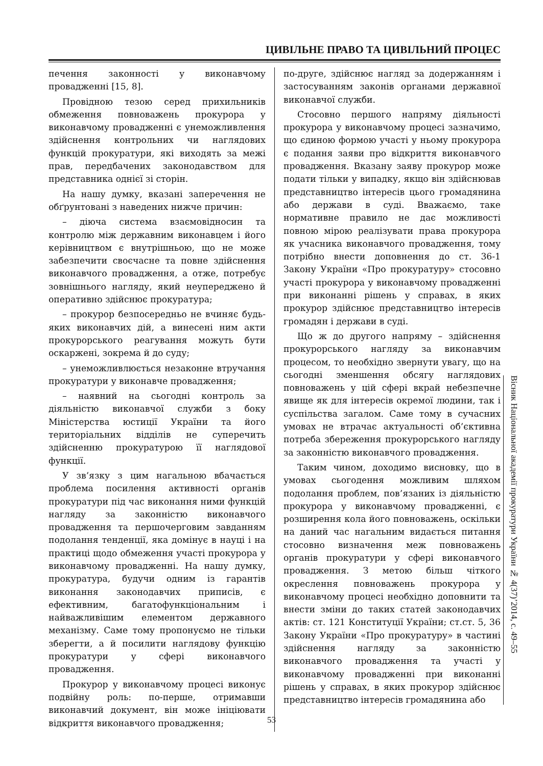ЦИВІЛЬНЕ ПРАВО ТА ЦИВІЛЬНИЙ ПРОЦЕС
печення законності у виконавчому провадженні [15, 8].
Провідною тезою серед прихильників обмеження повноважень прокурора у виконавчому провадженні є унеможливлення здійснення контрольних чи наглядових функцій прокуратури, які виходять за межі прав, передбачених законодавством для представника однієї зі сторін.
На нашу думку, вказані заперечення не обґрунтовані з наведених нижче причин:
– діюча система взаємовідносин та контролю між державним виконавцем і його керівництвом є внутрішньою, що не може забезпечити своєчасне та повне здійснення виконавчого провадження, а отже, потребує зовнішнього нагляду, який неупереджено й оперативно здійснює прокуратура;
– прокурор безпосередньо не вчиняє будь-яких виконавчих дій, а винесені ним акти прокурорського реагування можуть бути оскаржені, зокрема й до суду;
– унеможливлюється незаконне втручання прокуратури у виконавче провадження;
– наявний на сьогодні контроль за діяльністю виконавчої служби з боку Міністерства юстиції України та його територіальних відділів не суперечить здійсненню прокуратурою її наглядової функції.
У зв’язку з цим нагальною вбачається проблема посилення активності органів прокуратури під час виконання ними функцій нагляду за законністю виконавчого провадження та першочерговим завданням подолання тенденції, яка домінує в науці і на практиці щодо обмеження участі прокурора у виконавчому провадженні. На нашу думку, прокуратура, будучи одним із гарантів виконання законодавчих приписів, є ефективним, багатофункціональним і найважливішим елементом державного механізму. Саме тому пропонуємо не тільки зберегти, а й посилити наглядову функцію прокуратури у сфері виконавчого провадження.
Прокурор у виконавчому процесі виконує подвійну роль: по-перше, отримавши виконавчий документ, він може ініціювати відкриття виконавчого провадження;
по-друге, здійснює нагляд за додержанням і застосуванням законів органами державної виконавчої служби.
Стосовно першого напряму діяльності прокурора у виконавчому процесі зазначимо, що єдиною формою участі у ньому прокурора є подання заяви про відкриття виконавчого провадження. Вказану заяву прокурор може подати тільки у випадку, якщо він здійснював представництво інтересів цього громадянина або держави в суді. Вважаємо, таке нормативне правило не дає можливості повною мірою реалізувати права прокурора як учасника виконавчого провадження, тому потрібно внести доповнення до ст. 36-1 Закону України «Про прокуратуру» стосовно участі прокурора у виконавчому провадженні при виконанні рішень у справах, в яких прокурор здійснює представництво інтересів громадян і держави в суді.
Що ж до другого напряму – здійснення прокурорського нагляду за виконавчим процесом, то необхідно звернути увагу, що на сьогодні зменшення обсягу наглядових повноважень у цій сфері вкрай небезпечне явище як для інтересів окремої людини, так і суспільства загалом. Саме тому в сучасних умовах не втрачає актуальності об’єктивна потреба збереження прокурорського нагляду за законністю виконавчого провадження.
Таким чином, доходимо висновку, що в умовах сьогодення можливим шляхом подолання проблем, пов’язаних із діяльністю прокурора у виконавчому провадженні, є розширення кола його повноважень, оскільки на даний час нагальним видається питання стосовно визначення меж повноважень органів прокуратури у сфері виконавчого провадження. З метою більш чіткого окреслення повноважень прокурора у виконавчому процесі необхідно доповнити та внести зміни до таких статей законодавчих актів: ст. 121 Конституції України; ст.ст. 5, 36 Закону України «Про прокуратуру» в частині здійснення нагляду за законністю виконавчого провадження та участі у виконавчому провадженні при виконанні рішень у справах, в яких прокурор здійснює представництво інтересів громадянина або
Вісник Національної академії прокуратури України № 4(37)’2014, с. 49–55
53